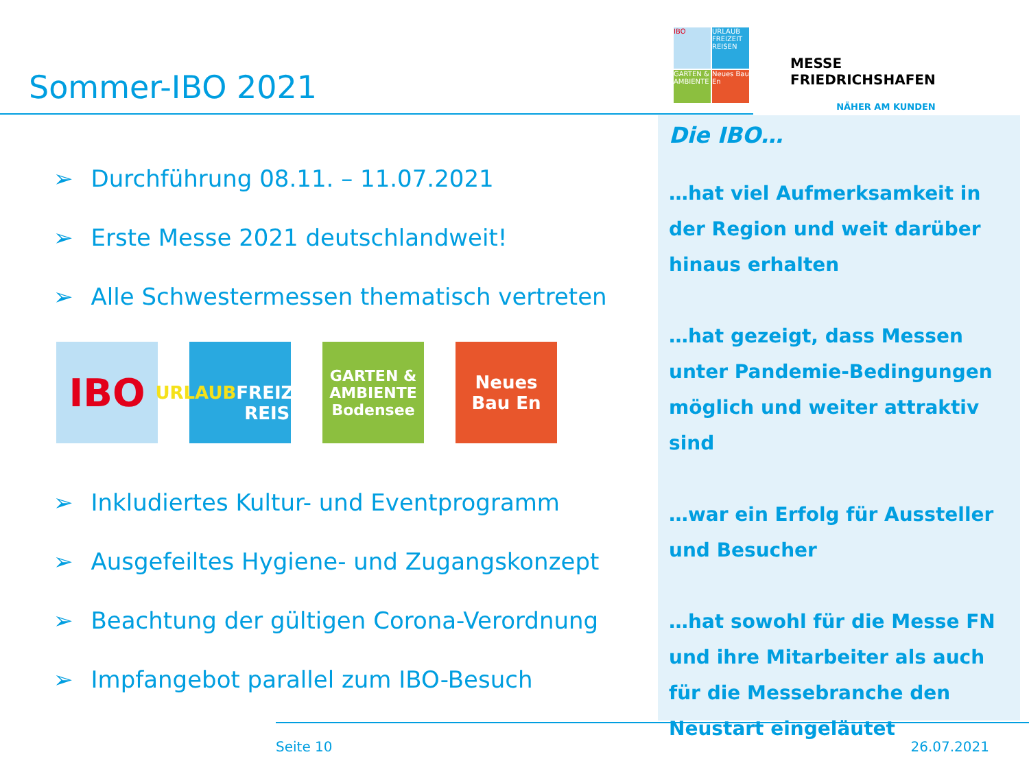Sommer-IBO 2021
IBO
URLAUB FREIZEIT REISEN
GARTEN & AMBIENTE
Neues Bau En
MESSE
FRIEDRICHSHAFEN
NÄHER AM KUNDEN
➢ Durchführung 08.11. – 11.07.2021
➢ Erste Messe 2021 deutschlandweit!
➢ Alle Schwestermessen thematisch vertreten
IBO
URLAUB
FREIZEIT
REISEN
GARTEN &
AMBIENTE
Bodensee
Neues
Bau En
➢ Inkludiertes Kultur- und Eventprogramm
➢ Ausgefeiltes Hygiene- und Zugangskonzept
➢ Beachtung der gültigen Corona-Verordnung
➢ Impfangebot parallel zum IBO-Besuch
Die IBO…
…hat viel Aufmerksamkeit in der Region und weit darüber hinaus erhalten
…hat gezeigt, dass Messen unter Pandemie-Bedingungen möglich und weiter attraktiv sind
…war ein Erfolg für Aussteller und Besucher
…hat sowohl für die Messe FN und ihre Mitarbeiter als auch für die Messebranche den Neustart eingeläutet
Seite 10 26.07.2021